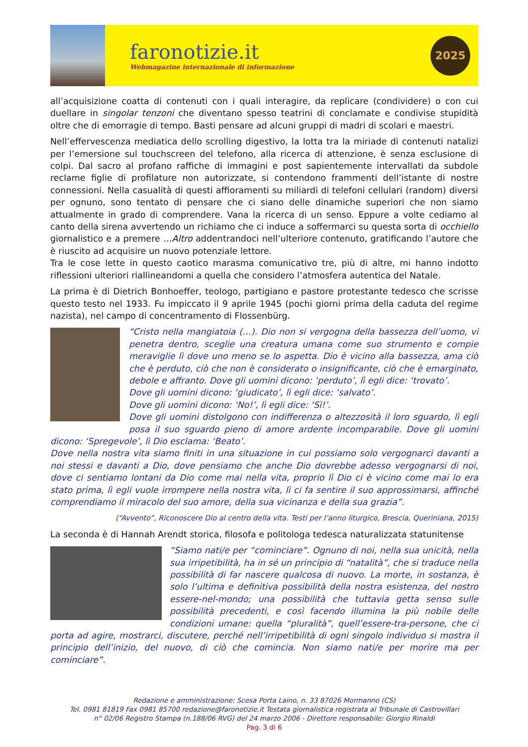faronotizie.it
Webmagazine internazionale di informazione
2025
all’acquisizione coatta di contenuti con i quali interagire, da replicare (condividere) o con cui duellare in singolar tenzoni che diventano spesso teatrini di conclamate e condivise stupidità oltre che di emorragie di tempo. Basti pensare ad alcuni gruppi di madri di scolari e maestri.
Nell’effervescenza mediatica dello scrolling digestivo, la lotta tra la miriade di contenuti natalizi per l’emersione sul touchscreen del telefono, alla ricerca di attenzione, è senza esclusione di colpi. Dal sacro al profano raffiche di immagini e post sapientemente intervallati da subdole reclame figlie di profilature non autorizzate, si contendono frammenti dell’istante di nostre connessioni. Nella casualità di questi affioramenti su miliardi di telefoni cellulari (random) diversi per ognuno, sono tentato di pensare che ci siano delle dinamiche superiori che non siamo attualmente in grado di comprendere. Vana la ricerca di un senso. Eppure a volte cediamo al canto della sirena avvertendo un richiamo che ci induce a soffermarci su questa sorta di occhiello giornalistico e a premere …Altro addentrandoci nell’ulteriore contenuto, gratificando l’autore che è riuscito ad acquisire un nuovo potenziale lettore.
Tra le cose lette in questo caotico marasma comunicativo tre, più di altre, mi hanno indotto riflessioni ulteriori riallineandomi a quella che considero l’atmosfera autentica del Natale.
La prima è di Dietrich Bonhoeffer, teologo, partigiano e pastore protestante tedesco che scrisse questo testo nel 1933. Fu impiccato il 9 aprile 1945 (pochi giorni prima della caduta del regime nazista), nel campo di concentramento di Flossenbürg.
“Cristo nella mangiatoia (…). Dio non si vergogna della bassezza dell’uomo, vi penetra dentro, sceglie una creatura umana come suo strumento e compie meraviglie lì dove uno meno se lo aspetta. Dio è vicino alla bassezza, ama ciò che è perduto, ciò che non è considerato o insignificante, ciò che è emarginato, debole e affranto. Dove gli uomini dicono: ‘perduto’, lì egli dice: ‘trovato’.
Dove gli uomini dicono: ‘giudicato’, lì egli dice: ‘salvato’.
Dove gli uomini dicono: ‘No!’, lì egli dice: ‘Sì!’.
Dove gli uomini distolgono con indifferenza o altezzosità il loro sguardo, lì egli posa il suo sguardo pieno di amore ardente incomparabile. Dove gli uomini dicono: ‘Spregevole’, lì Dio esclama: ‘Beato’.
Dove nella nostra vita siamo finiti in una situazione in cui possiamo solo vergognarci davanti a noi stessi e davanti a Dio, dove pensiamo che anche Dio dovrebbe adesso vergognarsi di noi, dove ci sentiamo lontani da Dio come mai nella vita, proprio lì Dio ci è vicino come mai lo era stato prima, lì egli vuole irrompere nella nostra vita, lì ci fa sentire il suo approssimarsi, affinché comprendiamo il miracolo del suo amore, della sua vicinanza e della sua grazia”.
(“Avvento”, Riconoscere Dio al centro della vita. Testi per l’anno liturgico, Brescia, Queriniana, 2015)
La seconda è di Hannah Arendt storica, filosofa e politologa tedesca naturalizzata statunitense
“Siamo nati/e per “cominciare”. Ognuno di noi, nella sua unicità, nella sua irripetibilità, ha in sé un principio di “natalità”, che si traduce nella possibilità di far nascere qualcosa di nuovo. La morte, in sostanza, è solo l’ultima e definitiva possibilità della nostra esistenza, del nostro essere-nel-mondo; una possibilità che tuttavia getta senso sulle possibilità precedenti, e così facendo illumina la più nobile delle condizioni umane: quella “pluralità”, quell’essere-tra-persone, che ci porta ad agire, mostrarci, discutere, perché nell’irripetibilità di ogni singolo individuo si mostra il principio dell’inizio, del nuovo, di ciò che comincia. Non siamo nati/e per morire ma per cominciare”.
Redazione e amministrazione: Scesa Porta Laino, n. 33 87026 Mormanno (CS)
Tel. 0981 81819 Fax 0981 85700 redazione@faronotizie.it Testata giornalistica registrata al Tribunale di Castrovillari
n° 02/06 Registro Stampa (n.188/06 RVG) del 24 marzo 2006 - Direttore responsabile: Giorgio Rinaldi
Pag. 3 di 6